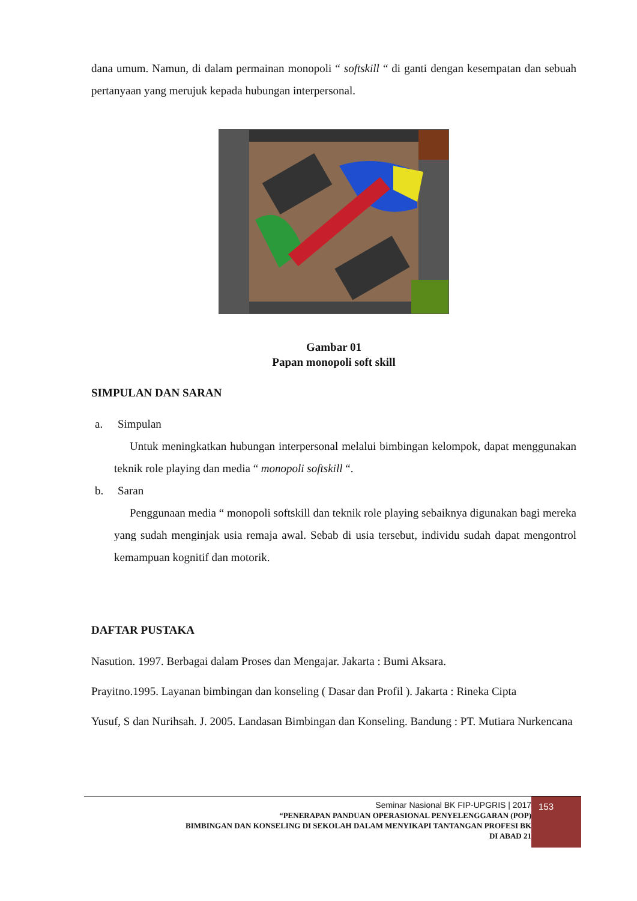dana umum. Namun, di dalam permainan monopoli “ softskill “ di ganti dengan kesempatan dan sebuah pertanyaan yang merujuk kepada hubungan interpersonal.
Gambar 01
Papan monopoli soft skill
SIMPULAN DAN SARAN
a. Simpulan
Untuk meningkatkan hubungan interpersonal melalui bimbingan kelompok, dapat menggunakan teknik role playing dan media “ monopoli softskill “.
b. Saran
Penggunaan media “ monopoli softskill dan teknik role playing sebaiknya digunakan bagi mereka yang sudah menginjak usia remaja awal. Sebab di usia tersebut, individu sudah dapat mengontrol kemampuan kognitif dan motorik.
DAFTAR PUSTAKA
Nasution. 1997. Berbagai dalam Proses dan Mengajar. Jakarta : Bumi Aksara.
Prayitno.1995. Layanan bimbingan dan konseling ( Dasar dan Profil ). Jakarta : Rineka Cipta
Yusuf, S dan Nurihsah. J. 2005. Landasan Bimbingan dan Konseling. Bandung : PT. Mutiara Nurkencana
Seminar Nasional BK FIP-UPGRIS | 2017
“PENERAPAN PANDUAN OPERASIONAL PENYELENGGARAN (POP)
BIMBINGAN DAN KONSELING DI SEKOLAH DALAM MENYIKAPI TANTANGAN PROFESI BK
DI ABAD 21
153